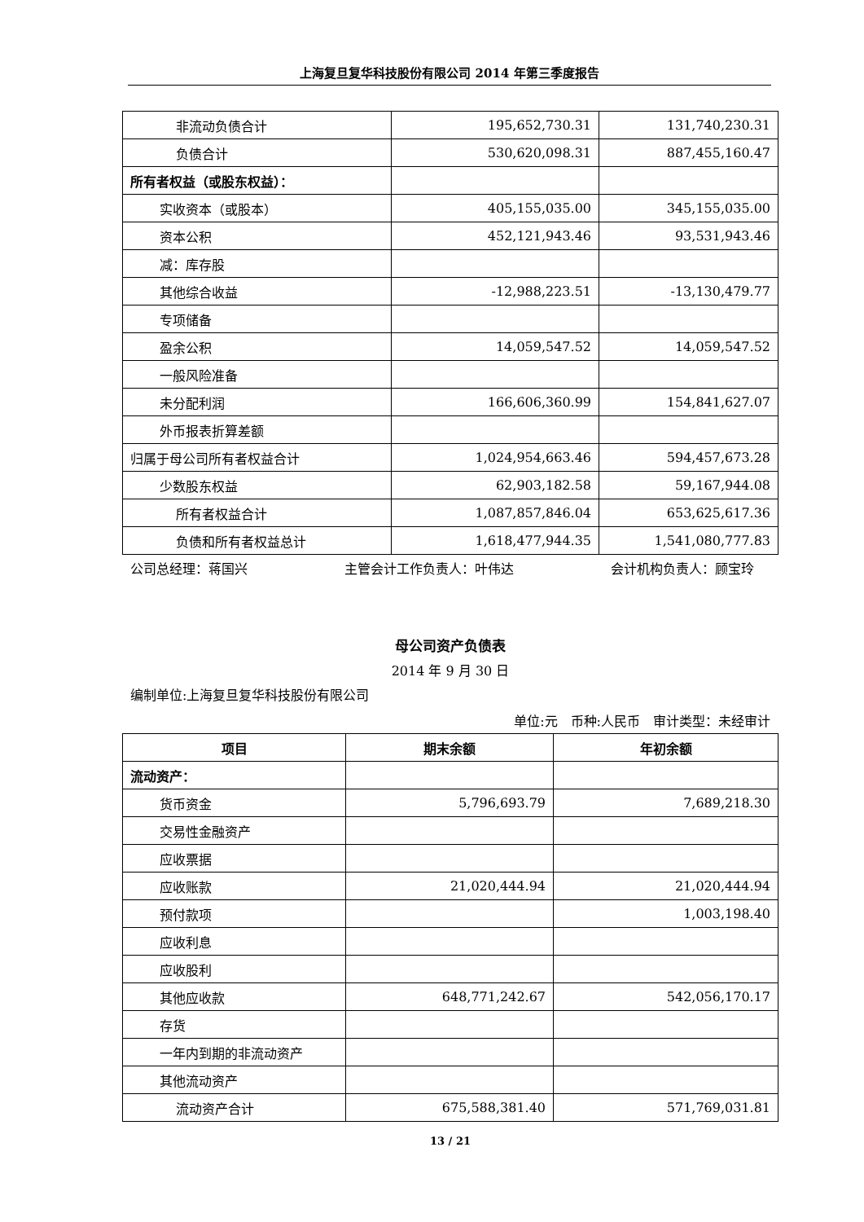上海复旦复华科技股份有限公司 2014 年第三季度报告
| 非流动负债合计 | 195,652,730.31 | 131,740,230.31 |
| 负债合计 | 530,620,098.31 | 887,455,160.47 |
| 所有者权益（或股东权益）： | | |
| 实收资本（或股本） | 405,155,035.00 | 345,155,035.00 |
| 资本公积 | 452,121,943.46 | 93,531,943.46 |
| 减：库存股 | | |
| 其他综合收益 | -12,988,223.51 | -13,130,479.77 |
| 专项储备 | | |
| 盈余公积 | 14,059,547.52 | 14,059,547.52 |
| 一般风险准备 | | |
| 未分配利润 | 166,606,360.99 | 154,841,627.07 |
| 外币报表折算差额 | | |
| 归属于母公司所有者权益合计 | 1,024,954,663.46 | 594,457,673.28 |
| 少数股东权益 | 62,903,182.58 | 59,167,944.08 |
| 所有者权益合计 | 1,087,857,846.04 | 653,625,617.36 |
| 负债和所有者权益总计 | 1,618,477,944.35 | 1,541,080,777.83 |
公司总经理：蒋国兴 主管会计工作负责人：叶伟达 会计机构负责人：顾宝玲
母公司资产负债表
2014 年 9 月 30 日
编制单位:上海复旦复华科技股份有限公司
单位:元　币种:人民币　审计类型：未经审计
| 项目 | 期末余额 | 年初余额 |
| --- | --- | --- |
| 流动资产： | | |
| 货币资金 | 5,796,693.79 | 7,689,218.30 |
| 交易性金融资产 | | |
| 应收票据 | | |
| 应收账款 | 21,020,444.94 | 21,020,444.94 |
| 预付款项 | | 1,003,198.40 |
| 应收利息 | | |
| 应收股利 | | |
| 其他应收款 | 648,771,242.67 | 542,056,170.17 |
| 存货 | | |
| 一年内到期的非流动资产 | | |
| 其他流动资产 | | |
| 流动资产合计 | 675,588,381.40 | 571,769,031.81 |
13 / 21